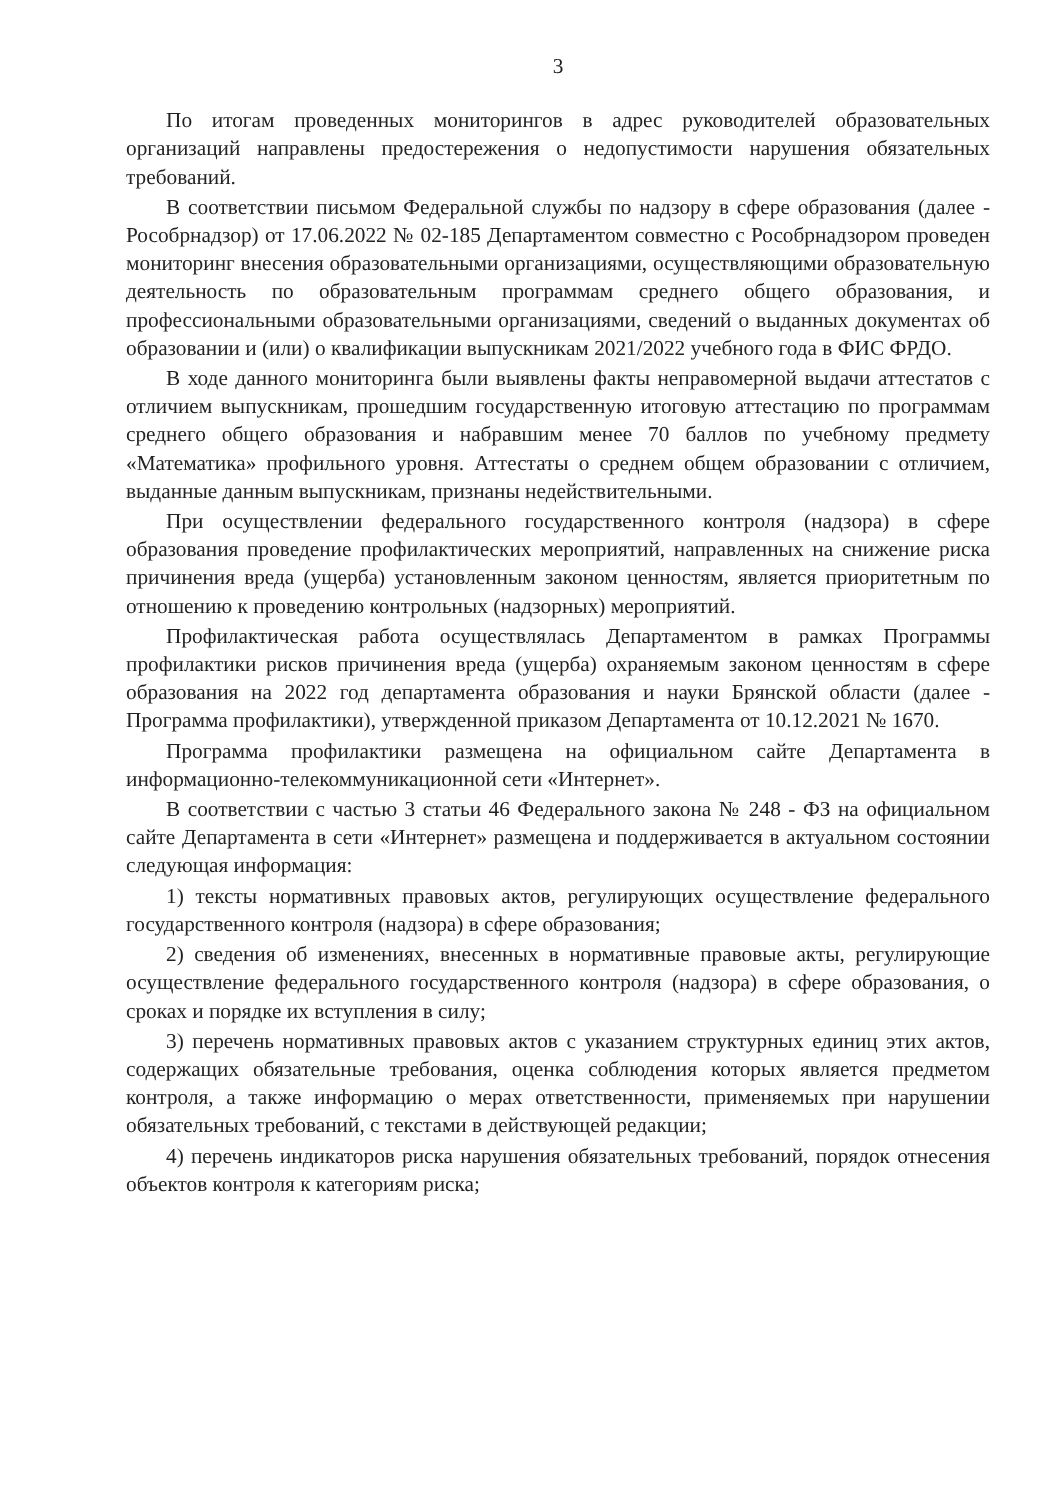3
По итогам проведенных мониторингов в адрес руководителей образовательных организаций направлены предостережения о недопустимости нарушения обязательных требований.
В соответствии письмом Федеральной службы по надзору в сфере образования (далее - Рособрнадзор) от 17.06.2022 № 02-185 Департаментом совместно с Рособрнадзором проведен мониторинг внесения образовательными организациями, осуществляющими образовательную деятельность по образовательным программам среднего общего образования, и профессиональными образовательными организациями, сведений о выданных документах об образовании и (или) о квалификации выпускникам 2021/2022 учебного года в ФИС ФРДО.
В ходе данного мониторинга были выявлены факты неправомерной выдачи аттестатов с отличием выпускникам, прошедшим государственную итоговую аттестацию по программам среднего общего образования и набравшим менее 70 баллов по учебному предмету «Математика» профильного уровня. Аттестаты о среднем общем образовании с отличием, выданные данным выпускникам, признаны недействительными.
При осуществлении федерального государственного контроля (надзора) в сфере образования проведение профилактических мероприятий, направленных на снижение риска причинения вреда (ущерба) установленным законом ценностям, является приоритетным по отношению к проведению контрольных (надзорных) мероприятий.
Профилактическая работа осуществлялась Департаментом в рамках Программы профилактики рисков причинения вреда (ущерба) охраняемым законом ценностям в сфере образования на 2022 год департамента образования и науки Брянской области (далее - Программа профилактики), утвержденной приказом Департамента от 10.12.2021 № 1670.
Программа профилактики размещена на официальном сайте Департамента в информационно-телекоммуникационной сети «Интернет».
В соответствии с частью 3 статьи 46 Федерального закона № 248 - ФЗ на официальном сайте Департамента в сети «Интернет» размещена и поддерживается в актуальном состоянии следующая информация:
1) тексты нормативных правовых актов, регулирующих осуществление федерального государственного контроля (надзора) в сфере образования;
2) сведения об изменениях, внесенных в нормативные правовые акты, регулирующие осуществление федерального государственного контроля (надзора) в сфере образования, о сроках и порядке их вступления в силу;
3) перечень нормативных правовых актов с указанием структурных единиц этих актов, содержащих обязательные требования, оценка соблюдения которых является предметом контроля, а также информацию о мерах ответственности, применяемых при нарушении обязательных требований, с текстами в действующей редакции;
4) перечень индикаторов риска нарушения обязательных требований, порядок отнесения объектов контроля к категориям риска;